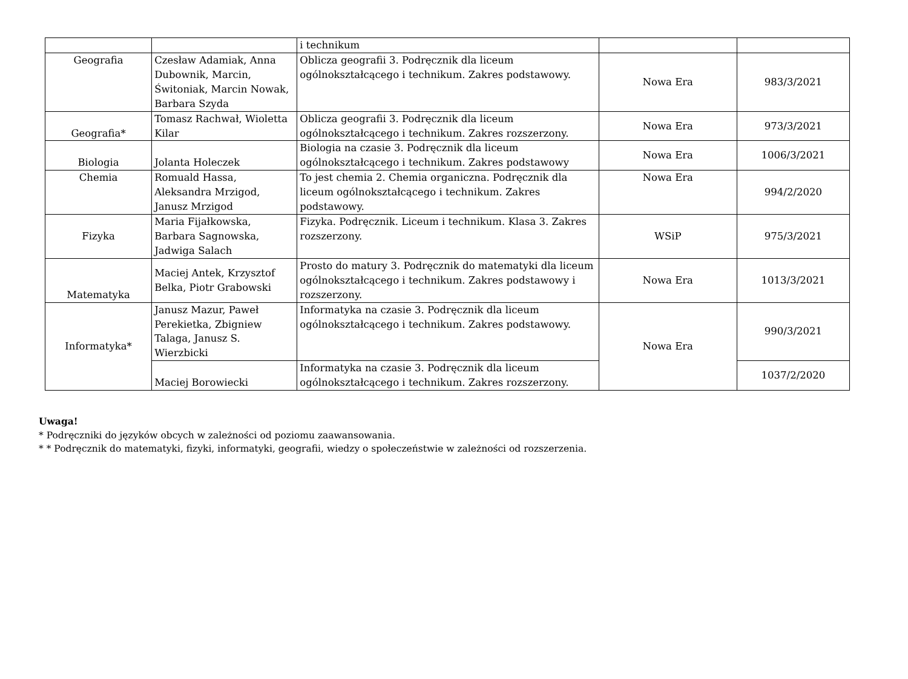| | | i technikum | | |
| Geografia | Czesław Adamiak, Anna Dubownik, Marcin, Świtoniak, Marcin Nowak, Barbara Szyda | Oblicza geografii 3. Podręcznik dla liceum ogólnokształcącego i technikum. Zakres podstawowy. | Nowa Era | 983/3/2021 |
| Geografia* | Tomasz Rachwał, Wioletta Kilar | Oblicza geografii 3. Podręcznik dla liceum ogólnokształcącego i technikum. Zakres rozszerzony. | Nowa Era | 973/3/2021 |
| Biologia | Jolanta Holeczek | Biologia na czasie 3. Podręcznik dla liceum ogólnokształcącego i technikum. Zakres podstawowy | Nowa Era | 1006/3/2021 |
| Chemia | Romuald Hassa, Aleksandra Mrzigod, Janusz Mrzigod | To jest chemia 2. Chemia organiczna. Podręcznik dla liceum ogólnokształcącego i technikum. Zakres podstawowy. | Nowa Era | 994/2/2020 |
| Fizyka | Maria Fijałkowska, Barbara Sagnowska, Jadwiga Salach | Fizyka. Podręcznik. Liceum i technikum. Klasa 3. Zakres rozszerzony. | WSiP | 975/3/2021 |
| Matematyka | Maciej Antek, Krzysztof Belka, Piotr Grabowski | Prosto do matury 3. Podręcznik do matematyki dla liceum ogólnokształcącego i technikum. Zakres podstawowy i rozszerzony. | Nowa Era | 1013/3/2021 |
| Informatyka* | Janusz Mazur, Paweł Perekietka, Zbigniew Talaga, Janusz S. Wierzbicki | Informatyka na czasie 3. Podręcznik dla liceum ogólnokształcącego i technikum. Zakres podstawowy. | Nowa Era | 990/3/2021 |
| | Maciej Borowiecki | Informatyka na czasie 3. Podręcznik dla liceum ogólnokształcącego i technikum. Zakres rozszerzony. | | 1037/2/2020 |
Uwaga!
* Podręczniki do języków obcych w zależności od poziomu zaawansowania.
* * Podręcznik do matematyki, fizyki, informatyki, geografii, wiedzy o społeczeństwie w zależności od rozszerzenia.